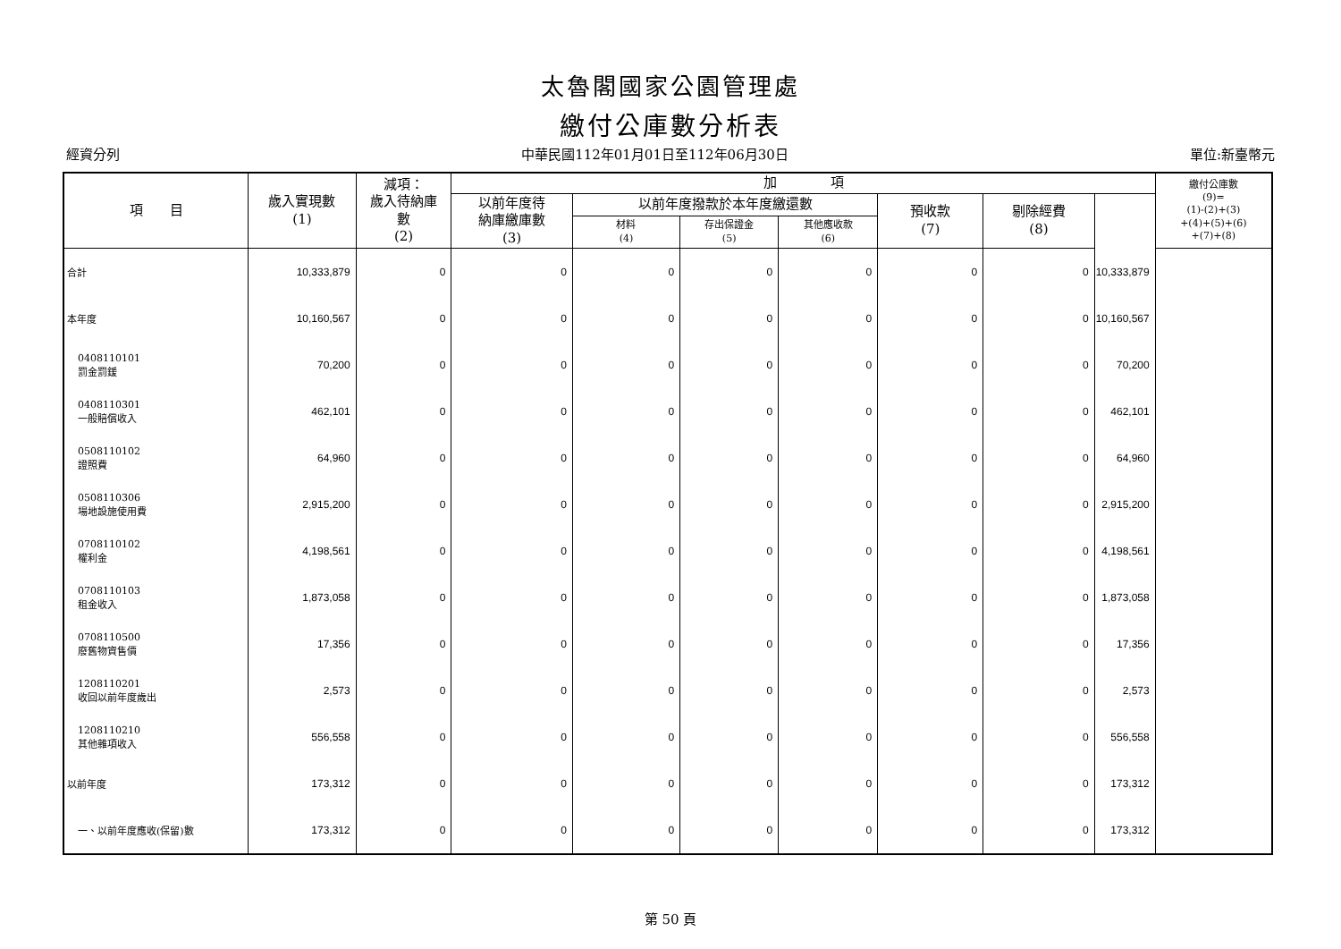太魯閣國家公園管理處
繳付公庫數分析表
經資分列 中華民國112年01月01日至112年06月30日 單位:新臺幣元
| 項 目 | 歲入實現數 (1) | 減項： 歲入待納庫 數 (2) | 加 項 | | | | | | | 繳付公庫數 (9)= (1)-(2)+(3) +(4)+(5)+(6) +(7)+(8) |
| --- | --- | --- | --- | --- | --- | --- | --- | --- | --- | --- |
| | | | 以前年度待 納庫繳庫數 (3) | 以前年度撥款於本年度繳還數 | | | 預收款 (7) | 剔除經費 (8) | | |
| | | | | 材料 (4) | 存出保證金 (5) | 其他應收款 (6) | | | | |
| 合計 | 10,333,879 | 0 | 0 | 0 | 0 | 0 | 0 | 0 | 10,333,879 | |
| 本年度 | 10,160,567 | 0 | 0 | 0 | 0 | 0 | 0 | 0 | 10,160,567 | |
| 0408110101 罰金罰鍰 | 70,200 | 0 | 0 | 0 | 0 | 0 | 0 | 0 | 70,200 | |
| 0408110301 一般賠償收入 | 462,101 | 0 | 0 | 0 | 0 | 0 | 0 | 0 | 462,101 | |
| 0508110102 證照費 | 64,960 | 0 | 0 | 0 | 0 | 0 | 0 | 0 | 64,960 | |
| 0508110306 場地設施使用費 | 2,915,200 | 0 | 0 | 0 | 0 | 0 | 0 | 0 | 2,915,200 | |
| 0708110102 權利金 | 4,198,561 | 0 | 0 | 0 | 0 | 0 | 0 | 0 | 4,198,561 | |
| 0708110103 租金收入 | 1,873,058 | 0 | 0 | 0 | 0 | 0 | 0 | 0 | 1,873,058 | |
| 0708110500 廢舊物資售價 | 17,356 | 0 | 0 | 0 | 0 | 0 | 0 | 0 | 17,356 | |
| 1208110201 收回以前年度歲出 | 2,573 | 0 | 0 | 0 | 0 | 0 | 0 | 0 | 2,573 | |
| 1208110210 其他雜項收入 | 556,558 | 0 | 0 | 0 | 0 | 0 | 0 | 0 | 556,558 | |
| 以前年度 | 173,312 | 0 | 0 | 0 | 0 | 0 | 0 | 0 | 173,312 | |
| 一、以前年度應收(保留)數 | 173,312 | 0 | 0 | 0 | 0 | 0 | 0 | 0 | 173,312 | |
第 50 頁